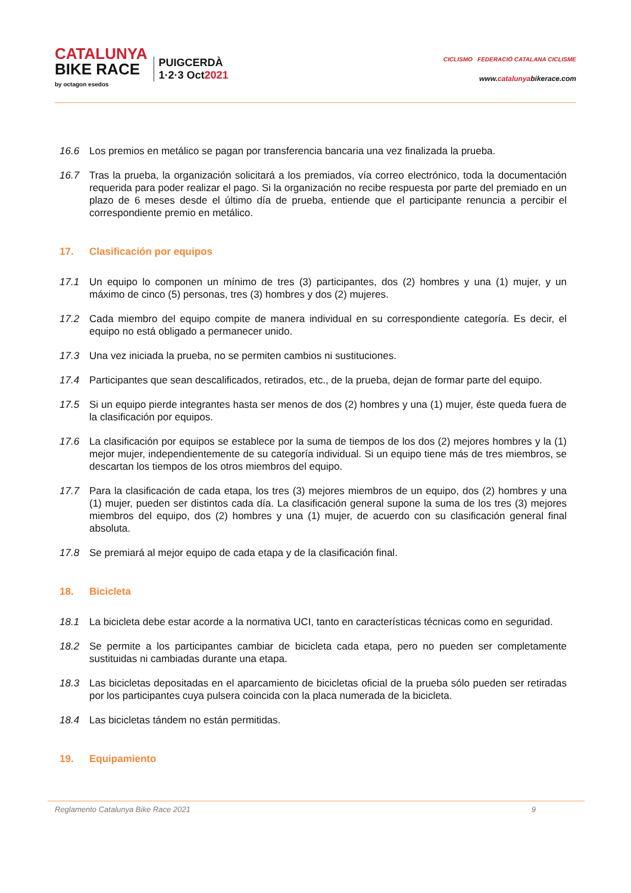CATALUNYA
BIKE RACE
by octagon esedos
PUIGCERDÀ
1·2·3 Oct2021
CICLISMO FEDERACIÓ CATALANA CICLISME
www.catalunyabikerace.com
16.6 Los premios en metálico se pagan por transferencia bancaria una vez finalizada la prueba.
16.7 Tras la prueba, la organización solicitará a los premiados, vía correo electrónico, toda la documentación requerida para poder realizar el pago. Si la organización no recibe respuesta por parte del premiado en un plazo de 6 meses desde el último día de prueba, entiende que el participante renuncia a percibir el correspondiente premio en metálico.
17. Clasificación por equipos
17.1 Un equipo lo componen un mínimo de tres (3) participantes, dos (2) hombres y una (1) mujer, y un máximo de cinco (5) personas, tres (3) hombres y dos (2) mujeres.
17.2 Cada miembro del equipo compite de manera individual en su correspondiente categoría. Es decir, el equipo no está obligado a permanecer unido.
17.3 Una vez iniciada la prueba, no se permiten cambios ni sustituciones.
17.4 Participantes que sean descalificados, retirados, etc., de la prueba, dejan de formar parte del equipo.
17.5 Si un equipo pierde integrantes hasta ser menos de dos (2) hombres y una (1) mujer, éste queda fuera de la clasificación por equipos.
17.6 La clasificación por equipos se establece por la suma de tiempos de los dos (2) mejores hombres y la (1) mejor mujer, independientemente de su categoría individual. Si un equipo tiene más de tres miembros, se descartan los tiempos de los otros miembros del equipo.
17.7 Para la clasificación de cada etapa, los tres (3) mejores miembros de un equipo, dos (2) hombres y una (1) mujer, pueden ser distintos cada día. La clasificación general supone la suma de los tres (3) mejores miembros del equipo, dos (2) hombres y una (1) mujer, de acuerdo con su clasificación general final absoluta.
17.8 Se premiará al mejor equipo de cada etapa y de la clasificación final.
18. Bicicleta
18.1 La bicicleta debe estar acorde a la normativa UCI, tanto en características técnicas como en seguridad.
18.2 Se permite a los participantes cambiar de bicicleta cada etapa, pero no pueden ser completamente sustituidas ni cambiadas durante una etapa.
18.3 Las bicicletas depositadas en el aparcamiento de bicicletas oficial de la prueba sólo pueden ser retiradas por los participantes cuya pulsera coincida con la placa numerada de la bicicleta.
18.4 Las bicicletas tándem no están permitidas.
19. Equipamiento
Reglamento Catalunya Bike Race 2021
9